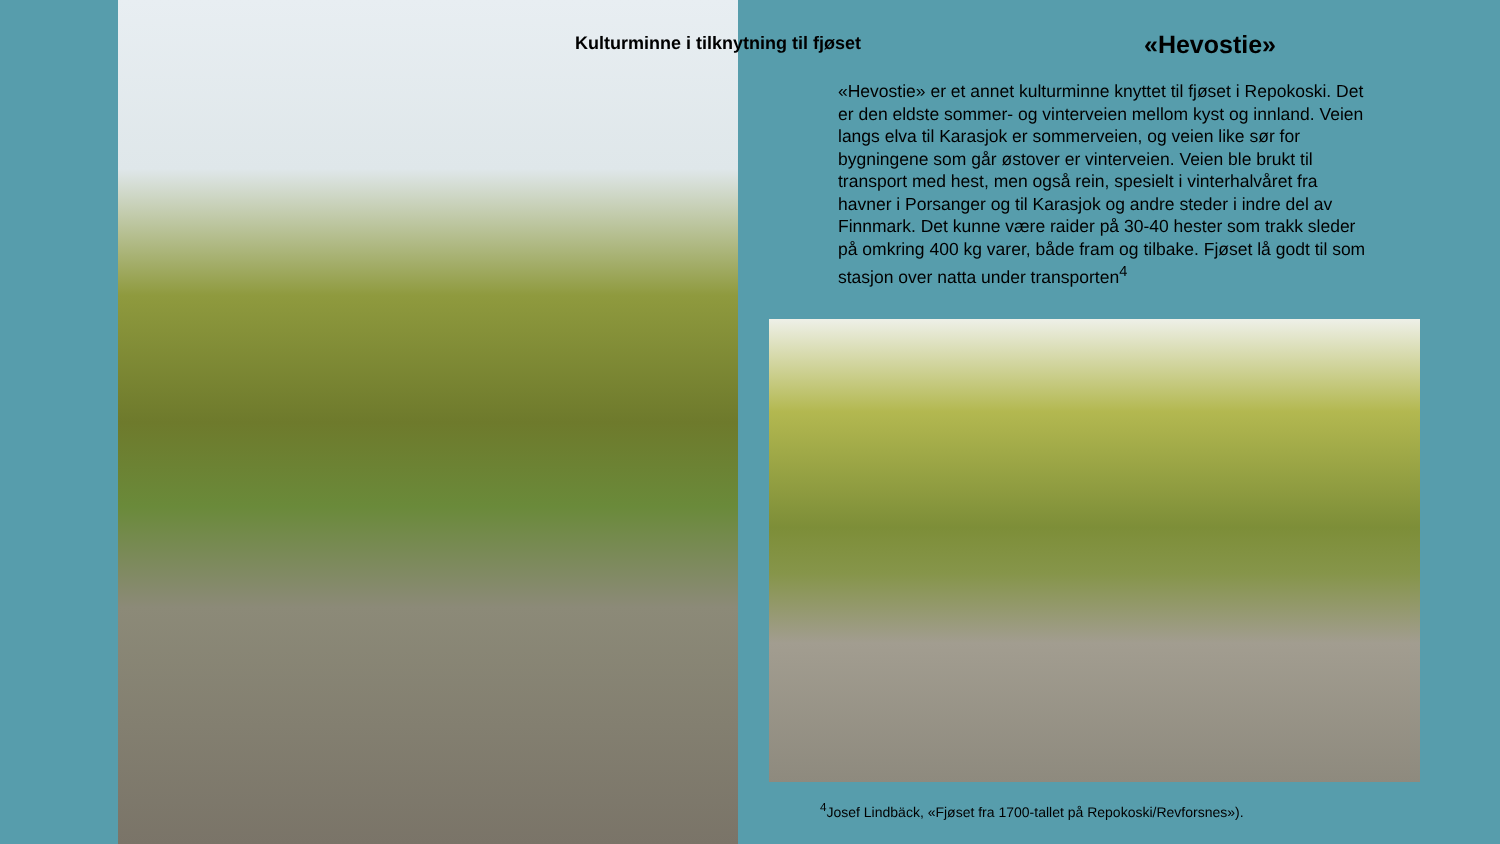Kulturminne i tilknytning til fjøset
«Hevostie»
«Hevostie» er et annet kulturminne knyttet til fjøset i Repokoski. Det er den eldste sommer- og vinterveien mellom kyst og innland. Veien langs elva til Karasjok er sommerveien, og veien like sør for bygningene som går østover er vinterveien. Veien ble brukt til transport med hest, men også rein, spesielt i vinterhalvåret fra havner i Porsanger og til Karasjok og andre steder i indre del av Finnmark. Det kunne være raider på 30-40 hester som trakk sleder på omkring 400 kg varer, både fram og tilbake. Fjøset lå godt til som stasjon over natta under transporten<sup>4</sup>
<sup>4</sup> Josef Lindbäck, «Fjøset fra 1700-tallet på Repokoski/Revforsnes»).